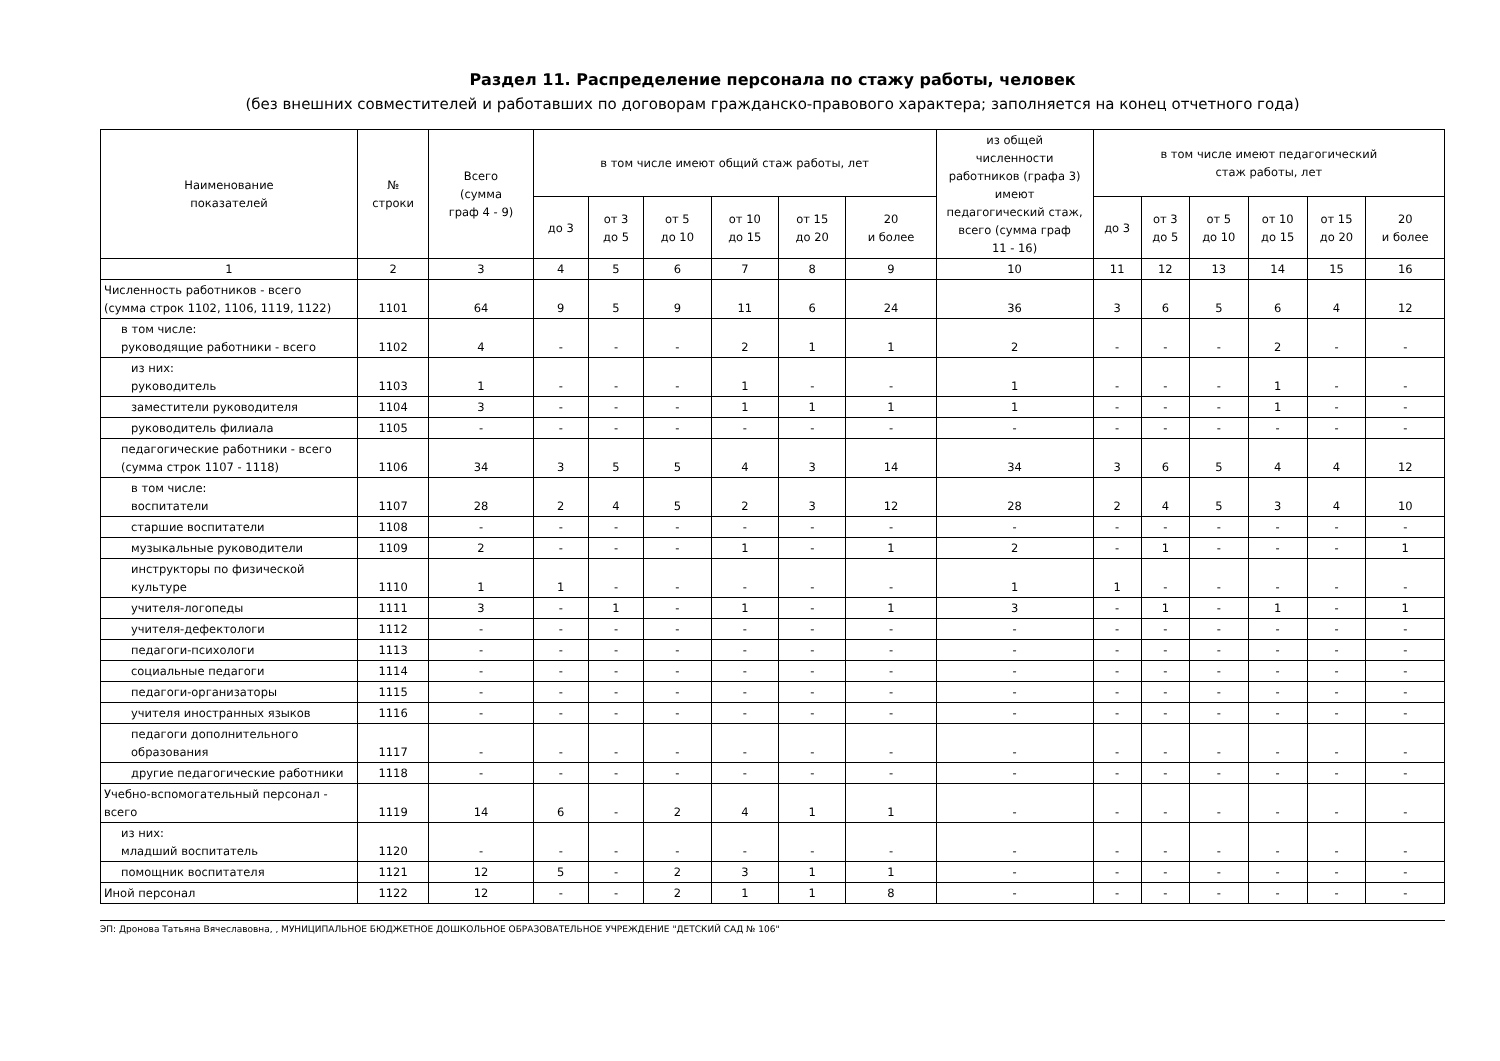Раздел 11. Распределение персонала по стажу работы, человек
(без внешних совместителей и работавших по договорам гражданско-правового характера; заполняется на конец отчетного года)
| Наименование показателей | № строки | Всего (сумма граф 4 - 9) | в том числе имеют общий стаж работы, лет | | | | | | из общей численности работников (графа 3) имеют педагогический стаж, всего (сумма граф 11 - 16) | в том числе имеют педагогический стаж работы, лет | | | | | |
| --- | --- | --- | --- | --- | --- | --- | --- | --- | --- | --- | --- | --- | --- | --- | --- |
| | | | до 3 | от 3 до 5 | от 5 до 10 | от 10 до 15 | от 15 до 20 | 20 и более | | до 3 | от 3 до 5 | от 5 до 10 | от 10 до 15 | от 15 до 20 | 20 и более |
| 1 | 2 | 3 | 4 | 5 | 6 | 7 | 8 | 9 | 10 | 11 | 12 | 13 | 14 | 15 | 16 |
| Численность работников - всего (сумма строк 1102, 1106, 1119, 1122) | 1101 | 64 | 9 | 5 | 9 | 11 | 6 | 24 | 36 | 3 | 6 | 5 | 6 | 4 | 12 |
| в том числе: руководящие работники - всего | 1102 | 4 | - | - | - | 2 | 1 | 1 | 2 | - | - | - | 2 | - | - |
| из них: руководитель | 1103 | 1 | - | - | - | 1 | - | - | 1 | - | - | - | 1 | - | - |
| заместители руководителя | 1104 | 3 | - | - | - | 1 | 1 | 1 | 1 | - | - | - | 1 | - | - |
| руководитель филиала | 1105 | - | - | - | - | - | - | - | - | - | - | - | - | - | - |
| педагогические работники - всего (сумма строк 1107 - 1118) | 1106 | 34 | 3 | 5 | 5 | 4 | 3 | 14 | 34 | 3 | 6 | 5 | 4 | 4 | 12 |
| в том числе: воспитатели | 1107 | 28 | 2 | 4 | 5 | 2 | 3 | 12 | 28 | 2 | 4 | 5 | 3 | 4 | 10 |
| старшие воспитатели | 1108 | - | - | - | - | - | - | - | - | - | - | - | - | - | - |
| музыкальные руководители | 1109 | 2 | - | - | - | 1 | - | 1 | 2 | - | 1 | - | - | - | 1 |
| инструкторы по физической культуре | 1110 | 1 | 1 | - | - | - | - | - | 1 | 1 | - | - | - | - | - |
| учителя-логопеды | 1111 | 3 | - | 1 | - | 1 | - | 1 | 3 | - | 1 | - | 1 | - | 1 |
| учителя-дефектологи | 1112 | - | - | - | - | - | - | - | - | - | - | - | - | - | - |
| педагоги-психологи | 1113 | - | - | - | - | - | - | - | - | - | - | - | - | - | - |
| социальные педагоги | 1114 | - | - | - | - | - | - | - | - | - | - | - | - | - | - |
| педагоги-организаторы | 1115 | - | - | - | - | - | - | - | - | - | - | - | - | - | - |
| учителя иностранных языков | 1116 | - | - | - | - | - | - | - | - | - | - | - | - | - | - |
| педагоги дополнительного образования | 1117 | - | - | - | - | - | - | - | - | - | - | - | - | - | - |
| другие педагогические работники | 1118 | - | - | - | - | - | - | - | - | - | - | - | - | - | - |
| Учебно-вспомогательный персонал - всего | 1119 | 14 | 6 | - | 2 | 4 | 1 | 1 | - | - | - | - | - | - | - |
| из них: младший воспитатель | 1120 | - | - | - | - | - | - | - | - | - | - | - | - | - | - |
| помощник воспитателя | 1121 | 12 | 5 | - | 2 | 3 | 1 | 1 | - | - | - | - | - | - | - |
| Иной персонал | 1122 | 12 | - | - | 2 | 1 | 1 | 8 | - | - | - | - | - | - | - |
ЭП: Дронова Татьяна Вячеславовна, , МУНИЦИПАЛЬНОЕ БЮДЖЕТНОЕ ДОШКОЛЬНОЕ ОБРАЗОВАТЕЛЬНОЕ УЧРЕЖДЕНИЕ "ДЕТСКИЙ САД № 106"